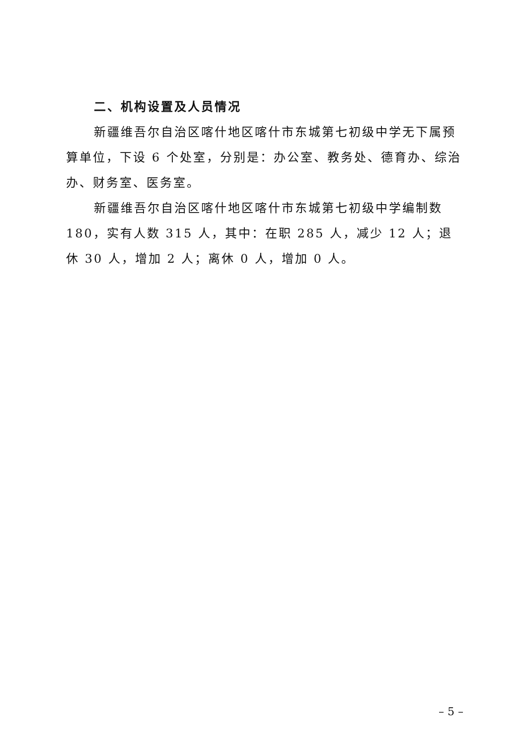二、机构设置及人员情况
新疆维吾尔自治区喀什地区喀什市东城第七初级中学无下属预算单位，下设 6 个处室，分别是：办公室、教务处、德育办、综治办、财务室、医务室。
新疆维吾尔自治区喀什地区喀什市东城第七初级中学编制数 180，实有人数 315 人，其中：在职 285 人，减少 12 人；退休 30 人，增加 2 人；离休 0 人，增加 0 人。
– 5 –